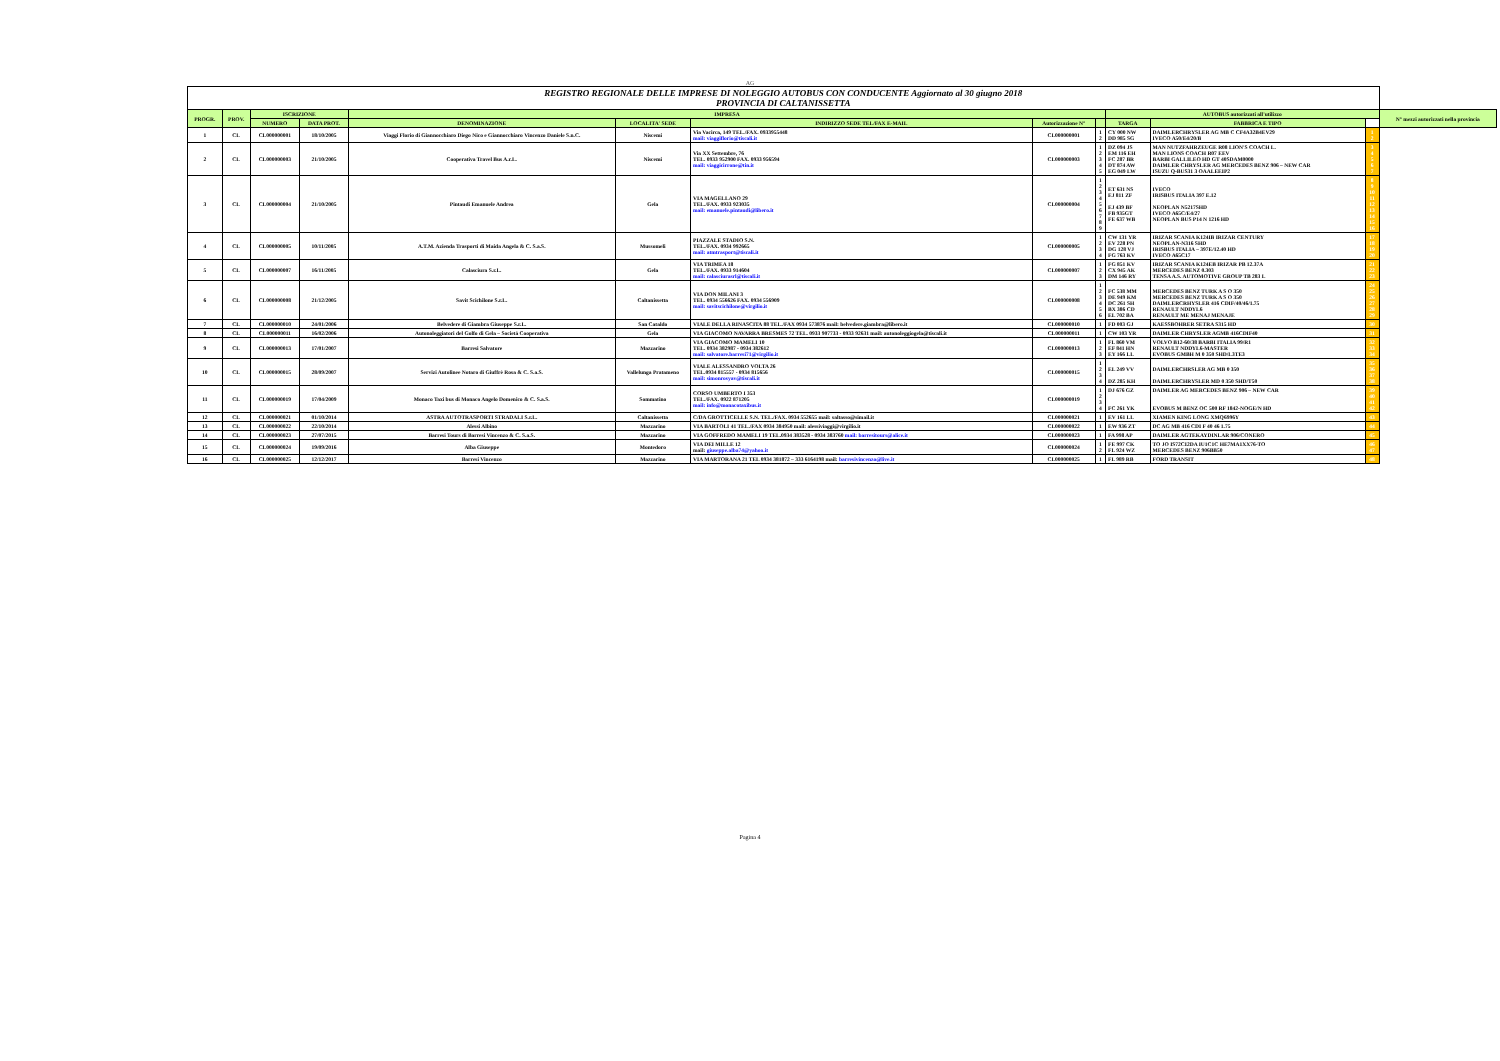AG
| REGISTRO REGIONALE DELLE IMPRESE DI NOLEGGIO AUTOBUS CON CONDUCENTE Aggiornato al 30 giugno 2018 PROVINCIA DI CALTANISSETTA | | | | | | | | | | | | |
| PROGR. | PROV. | ISCRIZIONE | | IMPRESA | | | | | AUTOBUS autorizzati all'utilizzo | | | N° mezzi autorizzati nella provincia |
| | | NUMERO | DATA PROT. | DENOMINAZIONE | LOCALITA' SEDE | INDIRIZZO SEDE TEL/FAX E-MAIL | Autorizzazione N° | | TARGA | FABBRICA E TIPO | | |
| 1 | CL | CL000000001 | 18/10/2005 | Viaggi Florio di Giannocchiaro Diego Nico e Giannocchiaro Vincenzo Daniele S.n.C. | Niscemi | Via Vacirca, 149 TEL./FAX. 0933955448 mail: viaggiflorio@tiscali.it | CL000000001 | 1 2 | CY 000 NW DD 985 SG | DAIMLERCHRYSLER AG MB C CF4A32B4EV29 IVECO A50/E4/20/B | 1 2 | |
| 2 | CL | CL000000003 | 21/10/2005 | Cooperativa Travel Bus A.r.L. | Niscemi | Via XX Settembre, 76 TEL. 0933 952900 FAX. 0933 956594 mail: viaggicirrone@tin.it | CL000000003 | 1 2 3 4 5 | DZ 094 JS EM 116 EH FC 287 BR DT 874 AW EG 049 LW | MAN NUTZFAHRZEUGE R08 LION'S COACH L. MAN LIONS COACH R07 EEV BARBI GALLILEO HD GT 40SDAM0000 DAIMLER CHRYSLER AG MERCEDES BENZ 906 – NEW CAR ISUZU Q-BUS31 3 OAALEEIP2 | 3 4 5 6 7 | |
| 3 | CL | CL000000004 | 21/10/2005 | Pintaudi Emanuele Andrea | Gela | VIA MAGELLANO 29 TEL./FAX. 0933 923035 mail: emanuele.pintaudi@libero.it | CL000000004 | 1 2 3 4 5 6 7 8 9 | ET 631 NS EJ 811 ZF EJ 439 BF FB 935GT FE 637 WB | IVECO IRISBUS ITALIA 397 E.12 NEOPLAN N5217SHD IVECO A65C/E4/27 NEOPLAN BUS P14 N 1216 HD | 8 9 10 11 12 13 14 15 16 | |
| 4 | CL | CL000000005 | 10/11/2005 | A.T.M. Azienda Trasporti di Maida Angela & C. S.a.S. | Mussomeli | PIAZZALE STADIO S.N. TEL./FAX. 0934 992665 mail: atmtrasport@tiscali.it | CL000000005 | 1 2 3 4 | CW 131 YR EV 228 PN DG 128 VJ FG 763 KV | IRIZAR SCANIA K124IB IRIZAR CENTURY NEOPLAN-N316 SHD IRISBUS ITALIA – 397E/12.40 HD IVECO A65C17 | 17 18 19 20 | |
| 5 | CL | CL000000007 | 16/11/2005 | Calasciura S.r.L. | Gela | VIA TRIMEA 18 TEL./FAX. 0933 914604 mail: calasciurasrl@tiscali.it | CL000000007 | 1 2 3 | FG 851 KV CX 945 AK DM 146 RY | IRIZAR SCANIA K124EB IRIZAR PB 12.37A MERCEDES BENZ 0.303 TENSA A.S. AUTOMOTIVE GROUP TB 283 L | 21 22 23 | |
| 6 | CL | CL000000008 | 21/12/2005 | Savit Scichilone S.r.L. | Caltanissetta | VIA DON MILANI 3 TEL. 0934 556626 FAX. 0934 556909 mail: savitscichilone@virgilio.it | CL000000008 | 1 2 3 4 5 6 | FC 538 MM DE 949 KM DC 261 SH BX 386 CD EL 702 BA | MERCEDES BENZ TURK A S O 350 MERCEDES BENZ TURK A S O 350 DAIMLERCRHYSLER 416 CDIF/40/46/1.75 RENAULT NDDYL6 RENAULT ME MENAJ MENAJE | 24 25 26 27 28 29 | |
| 7 | CL | CL000000010 | 24/01/2006 | Belvedere di Giambra Giuseppe S.r.L. | San Cataldo | VIALE DELLA RINASCITA 88 TEL./FAX 0934 573876 mail: belvedere.giambra@libero.it | CL000000010 | 1 | FD 003 GJ | KAESSBOHRER SETRA S315 HD | 30 | |
| 8 | CL | CL000000011 | 16/02/2006 | Autonoleggiatori del Golfo di Gela – Società Cooperativa | Gela | VIA GIACOMO NAVARRA BRESMES 72 TEL. 0933 907733 - 0933 92631 mail: autonoleggiogela@tiscali.it | CL000000011 | 1 | CW 103 YR | DAIMLER CHRYSLER AGMB 416CDIF40 | 31 | |
| 9 | CL | CL000000013 | 17/01/2007 | Barresi Salvatore | Mazzarino | VIA GIACOMO MAMELI 10 TEL. 0934 382987 - 0934 382612 mail: salvatore.barresi71@virgilio.it | CL000000013 | 1 2 3 | FL 860 VM EF 841 HN EY 166 LL | VOLVO B12-60/38 BARBI ITALIA 99/R1 RENAULT NDDYL6-MASTER EVOBUS GMBH M 0 350 SHD/L3TE3 | 32 33 34 | |
| 10 | CL | CL000000015 | 28/09/2007 | Servizi Autolinee Notaro di Giuffrè Rosa & C. S.a.S. | Vallelunga Pratameno | VIALE ALESSANDRO VOLTA 26 TEL.0934 815557 - 0934 815656 mail: simonrosyav@tiscali.it | CL000000015 | 1 2 3 4 | EL 249 VV DZ 285 KH | DAIMLERCHRSLER AG MB 0 350 DAIMLERCHRYSLER MD 0 350 SHD/T50 | 35 36 37 38 | |
| 11 | CL | CL000000019 | 17/04/2009 | Monaco Taxi bus di Monaco Angelo Domenico & C. S.a.S. | Sommatino | CORSO UMBERTO I 353 TEL./FAX. 0922 871205 mail: info@monacotaxibus.it | CL000000019 | 1 2 3 4 | DJ 676 GZ FC 261 YK | DAIMLER AG MERCEDES BENZ 906 – NEW CAR EVOBUS M BENZ OC 500 RF 1842-NOGE/N HD | 39 40 41 42 | |
| 12 | CL | CL000000021 | 01/10/2014 | ASTRA AUTOTRASPORTI STRADALI S.r.L. | Caltanissetta | C/DA GROTTICELLE S.N. TEL./FAX. 0934 552655 mail: saltasso@simail.it | CL000000021 | 1 | EV 161 LL | XIAMEN KING LONG XMQ6996Y | 43 | |
| 13 | CL | CL000000022 | 22/10/2014 | Alessi Albino | Mazzarino | VIA BARTOLI 41 TEL./FAX 0934 384950 mail: alessiviaggi@virgilio.it | CL000000022 | 1 | EW 936 ZT | DC AG MB 416 CDI F 40 46 1.75 | 44 | |
| 14 | CL | CL000000023 | 27/07/2015 | Barresi Tours di Barresi Vincenzo & C. S.a.S. | Mazzarino | VIA GOFFREDO MAMELI 19 TEL.0934 383528 - 0934 383760 mail: barresitours@alice.it | CL000000023 | 1 | FA 998 AP | DAIMLER AGTEKAYDINLAR 906/CONERO | 45 | |
| 15 | CL | CL000000024 | 19/09/2016 | Alba Giuseppe | Montedoro | VIA DEI MILLE 12 mail: giuseppe.alba74@yahoo.it | CL000000024 | 1 2 | FE 997 CK FL 924 WZ | TO JO IS72CI2DA IU1C1C HE7MA1XX76-TO MERCEDES BENZ 906BB50 | 46 47 | |
| 16 | CL | CL000000025 | 12/12/2017 | Barresi Vincenzo | Mazzarino | VIA MARTORANA 21 TEL 0934 381872 – 333 6164198 mail: barresivincenzo@live.it | CL000000025 | 1 | FL 989 RB | FORD TRANSIT | 48 | |
Pagina 4